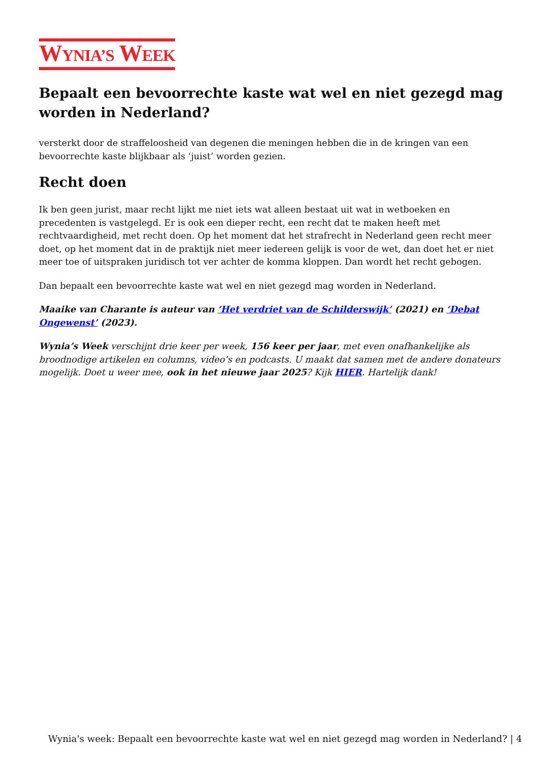WYNIA’S WEEK
Bepaalt een bevoorrechte kaste wat wel en niet gezegd mag worden in Nederland?
versterkt door de straffeloosheid van degenen die meningen hebben die in de kringen van een bevoorrechte kaste blijkbaar als ‘juist’ worden gezien.
Recht doen
Ik ben geen jurist, maar recht lijkt me niet iets wat alleen bestaat uit wat in wetboeken en precedenten is vastgelegd. Er is ook een dieper recht, een recht dat te maken heeft met rechtvaardigheid, met recht doen. Op het moment dat het strafrecht in Nederland geen recht meer doet, op het moment dat in de praktijk niet meer iedereen gelijk is voor de wet, dan doet het er niet meer toe of uitspraken juridisch tot ver achter de komma kloppen. Dan wordt het recht gebogen.
Dan bepaalt een bevoorrechte kaste wat wel en niet gezegd mag worden in Nederland.
Maaike van Charante is auteur van ‘Het verdriet van de Schilderswijk’ (2021) en ‘Debat Ongewenst’ (2023).
Wynia’s Week verschijnt drie keer per week, 156 keer per jaar, met even onafhankelijke als broodnodige artikelen en columns, video’s en podcasts. U maakt dat samen met de andere donateurs mogelijk. Doet u weer mee, ook in het nieuwe jaar 2025? Kijk HIER. Hartelijk dank!
Wynia's week: Bepaalt een bevoorrechte kaste wat wel en niet gezegd mag worden in Nederland? | 4